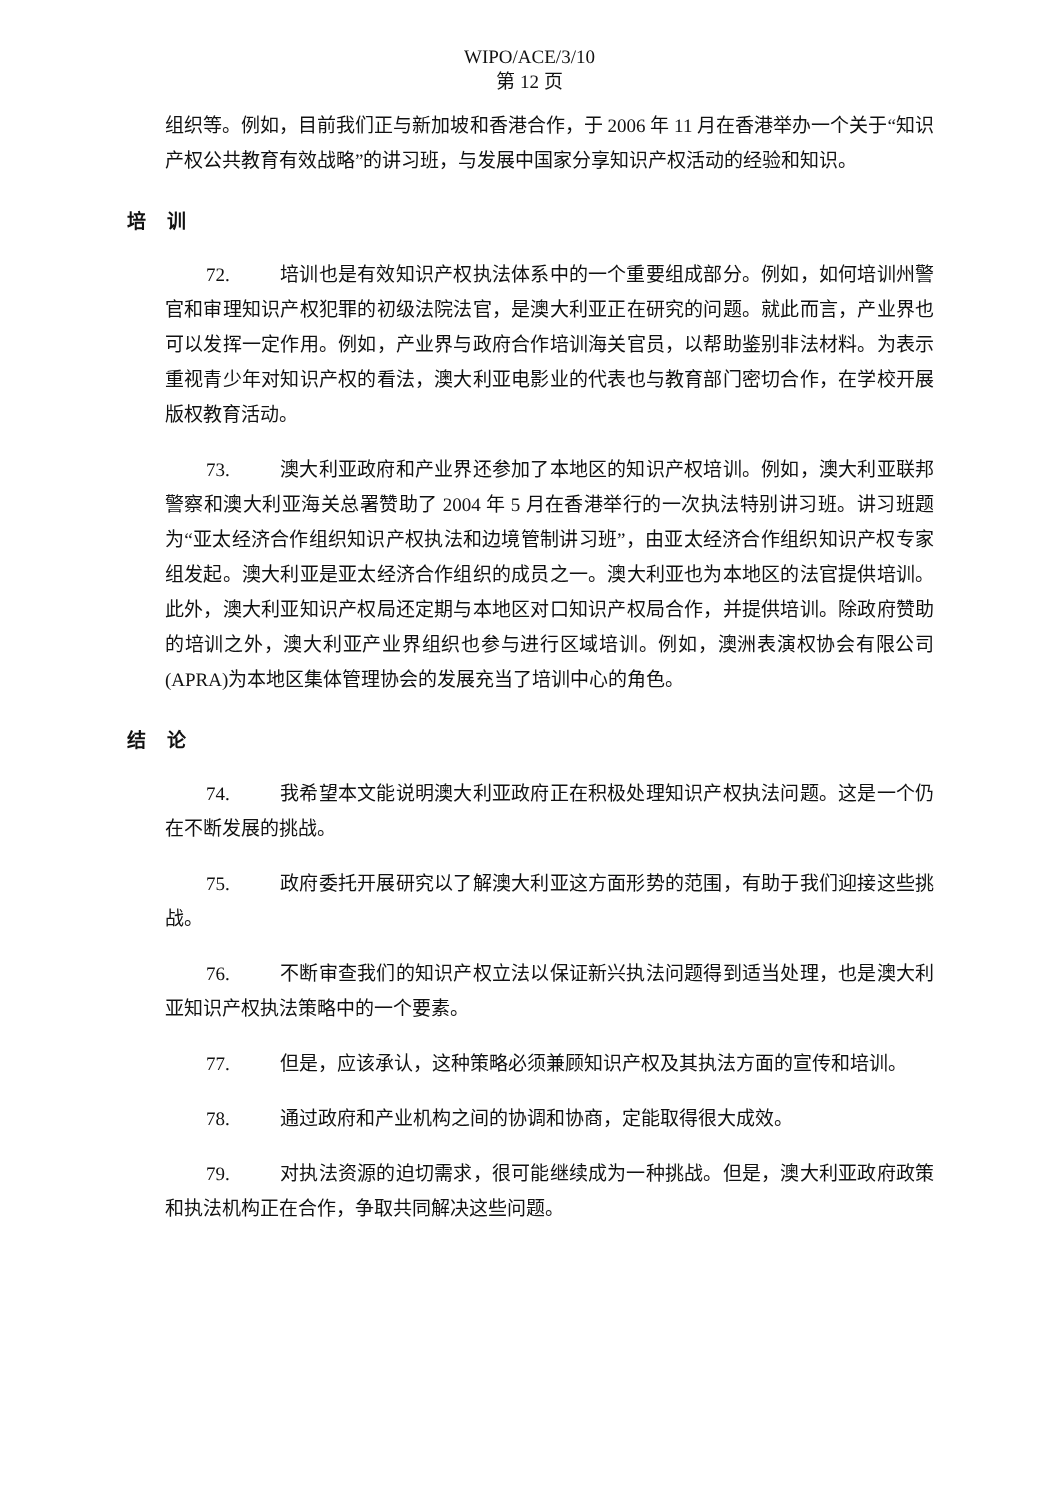WIPO/ACE/3/10
第 12 页
组织等。例如，目前我们正与新加坡和香港合作，于 2006 年 11 月在香港举办一个关于“知识产权公共教育有效战略”的讲习班，与发展中国家分享知识产权活动的经验和知识。
培 训
72. 培训也是有效知识产权执法体系中的一个重要组成部分。例如，如何培训州警官和审理知识产权犯罪的初级法院法官，是澳大利亚正在研究的问题。就此而言，产业界也可以发挥一定作用。例如，产业界与政府合作培训海关官员，以帮助鉴别非法材料。为表示重视青少年对知识产权的看法，澳大利亚电影业的代表也与教育部门密切合作，在学校开展版权教育活动。
73. 澳大利亚政府和产业界还参加了本地区的知识产权培训。例如，澳大利亚联邦警察和澳大利亚海关总署赞助了 2004 年 5 月在香港举行的一次执法特别讲习班。讲习班题为“亚太经济合作组织知识产权执法和边境管制讲习班”，由亚太经济合作组织知识产权专家组发起。澳大利亚是亚太经济合作组织的成员之一。澳大利亚也为本地区的法官提供培训。此外，澳大利亚知识产权局还定期与本地区对口知识产权局合作，并提供培训。除政府赞助的培训之外，澳大利亚产业界组织也参与进行区域培训。例如，澳洲表演权协会有限公司(APRA)为本地区集体管理协会的发展充当了培训中心的角色。
结 论
74. 我希望本文能说明澳大利亚政府正在积极处理知识产权执法问题。这是一个仍在不断发展的挑战。
75. 政府委托开展研究以了解澳大利亚这方面形势的范围，有助于我们迎接这些挑战。
76. 不断审查我们的知识产权立法以保证新兴执法问题得到适当处理，也是澳大利亚知识产权执法策略中的一个要素。
77. 但是，应该承认，这种策略必须兼顾知识产权及其执法方面的宣传和培训。
78. 通过政府和产业机构之间的协调和协商，定能取得很大成效。
79. 对执法资源的迫切需求，很可能继续成为一种挑战。但是，澳大利亚政府政策和执法机构正在合作，争取共同解决这些问题。